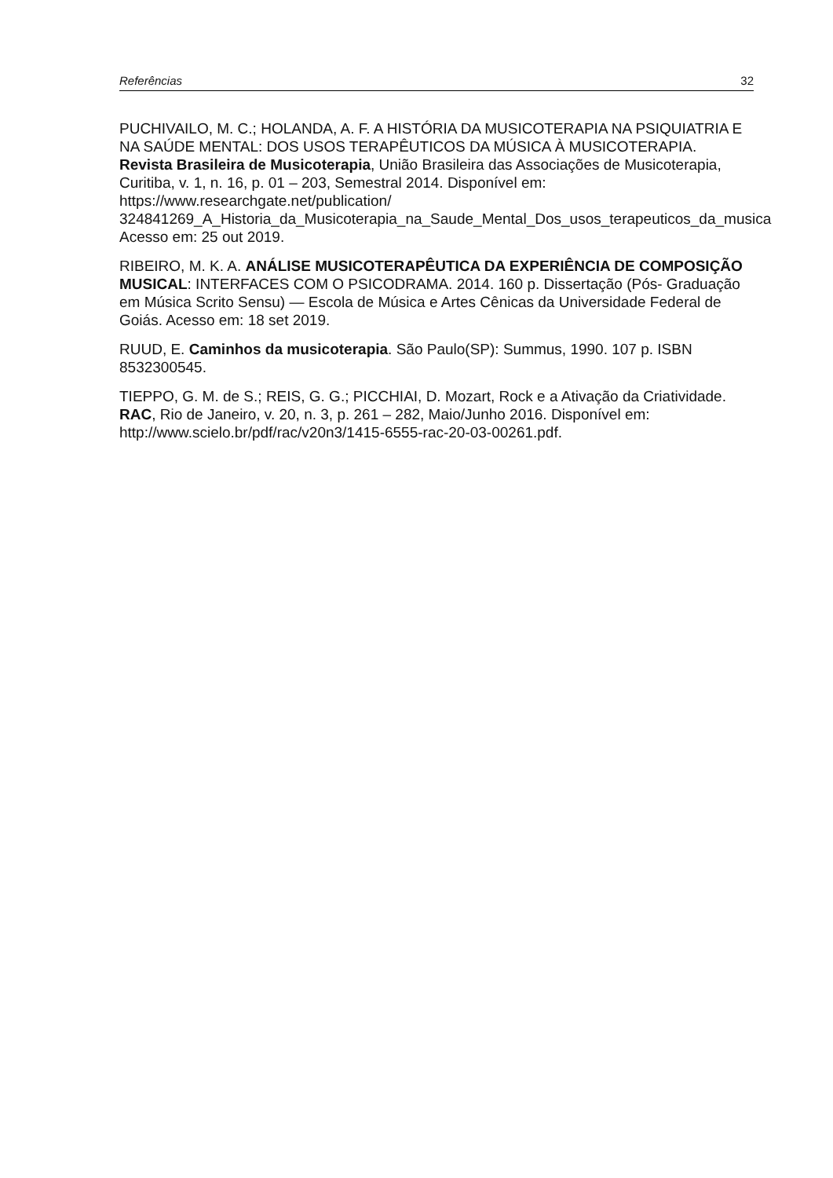Referências 32
PUCHIVAILO, M. C.; HOLANDA, A. F. A HISTÓRIA DA MUSICOTERAPIA NA PSIQUIATRIA E NA SAÚDE MENTAL: DOS USOS TERAPÊUTICOS DA MÚSICA À MUSICOTERAPIA. Revista Brasileira de Musicoterapia, União Brasileira das Associações de Musicoterapia, Curitiba, v. 1, n. 16, p. 01 – 203, Semestral 2014. Disponível em: https://www.researchgate.net/publication/
324841269_A_Historia_da_Musicoterapia_na_Saude_Mental_Dos_usos_terapeuticos_da_musica
Acesso em: 25 out 2019.
RIBEIRO, M. K. A. ANÁLISE MUSICOTERAPÊUTICA DA EXPERIÊNCIA DE COMPOSIÇÃO MUSICAL: INTERFACES COM O PSICODRAMA. 2014. 160 p. Dissertação (Pós- Graduação em Música Scrito Sensu) — Escola de Música e Artes Cênicas da Universidade Federal de Goiás. Acesso em: 18 set 2019.
RUUD, E. Caminhos da musicoterapia. São Paulo(SP): Summus, 1990. 107 p. ISBN 8532300545.
TIEPPO, G. M. de S.; REIS, G. G.; PICCHIAI, D. Mozart, Rock e a Ativação da Criatividade. RAC, Rio de Janeiro, v. 20, n. 3, p. 261 – 282, Maio/Junho 2016. Disponível em: http://www.scielo.br/pdf/rac/v20n3/1415-6555-rac-20-03-00261.pdf.